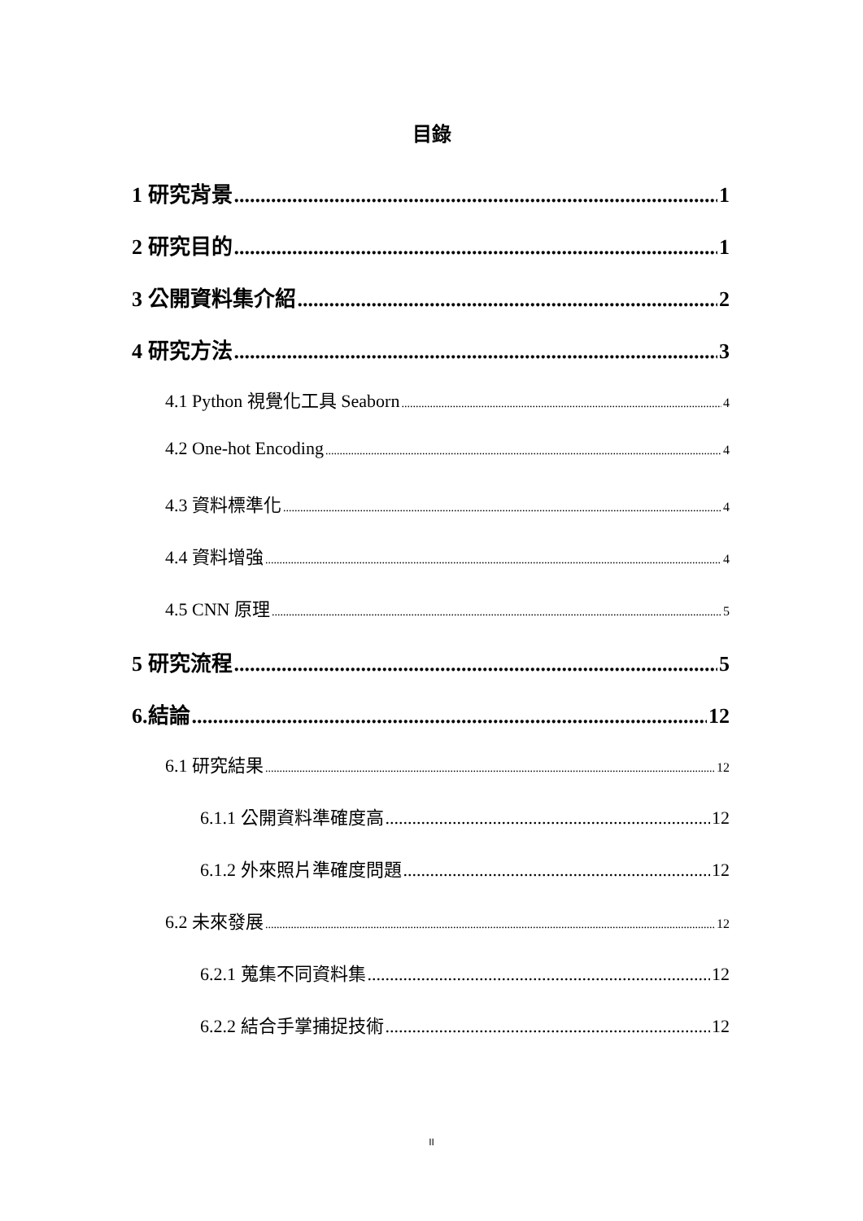目錄
1 研究背景 1
2 研究目的 1
3 公開資料集介紹 2
4 研究方法 3
4.1 Python 視覺化工具 Seaborn 4
4.2 One-hot Encoding 4
4.3 資料標準化 4
4.4 資料增強 4
4.5 CNN 原理 5
5 研究流程 5
6.結論 12
6.1 研究結果 12
6.1.1 公開資料準確度高 12
6.1.2 外來照片準確度問題 12
6.2 未來發展 12
6.2.1 蒐集不同資料集 12
6.2.2 結合手掌捕捉技術 12
II